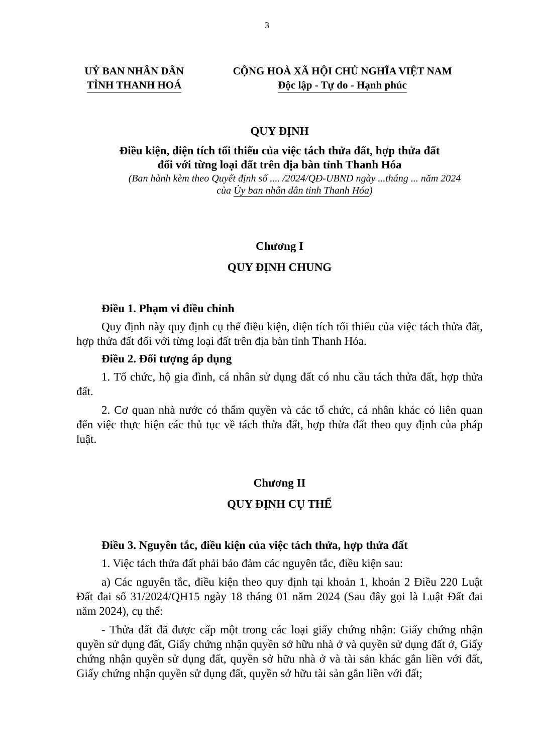3
UỶ BAN NHÂN DÂN
TỈNH THANH HOÁ
CỘNG HOÀ XÃ HỘI CHỦ NGHĨA VIỆT NAM
Độc lập - Tự do - Hạnh phúc
QUY ĐỊNH
Điều kiện, diện tích tối thiểu của việc tách thửa đất, hợp thửa đất
đối với từng loại đất trên địa bàn tỉnh Thanh Hóa
(Ban hành kèm theo Quyết định số .... /2024/QĐ-UBND ngày ...tháng ... năm 2024
của Ủy ban nhân dân tỉnh Thanh Hóa)
Chương I
QUY ĐỊNH CHUNG
Điều 1. Phạm vi điều chỉnh
Quy định này quy định cụ thể điều kiện, diện tích tối thiểu của việc tách thửa đất, hợp thửa đất đối với từng loại đất trên địa bàn tỉnh Thanh Hóa.
Điều 2. Đối tượng áp dụng
1. Tổ chức, hộ gia đình, cá nhân sử dụng đất có nhu cầu tách thửa đất, hợp thửa đất.
2. Cơ quan nhà nước có thẩm quyền và các tổ chức, cá nhân khác có liên quan đến việc thực hiện các thủ tục về tách thửa đất, hợp thửa đất theo quy định của pháp luật.
Chương II
QUY ĐỊNH CỤ THỂ
Điều 3. Nguyên tắc, điều kiện của việc tách thửa, hợp thửa đất
1. Việc tách thửa đất phải bảo đảm các nguyên tắc, điều kiện sau:
a) Các nguyên tắc, điều kiện theo quy định tại khoản 1, khoản 2 Điều 220 Luật Đất đai số 31/2024/QH15 ngày 18 tháng 01 năm 2024 (Sau đây gọi là Luật Đất đai năm 2024), cụ thể:
- Thửa đất đã được cấp một trong các loại giấy chứng nhận: Giấy chứng nhận quyền sử dụng đất, Giấy chứng nhận quyền sở hữu nhà ở và quyền sử dụng đất ở, Giấy chứng nhận quyền sử dụng đất, quyền sở hữu nhà ở và tài sản khác gắn liền với đất, Giấy chứng nhận quyền sử dụng đất, quyền sở hữu tài sản gắn liền với đất;